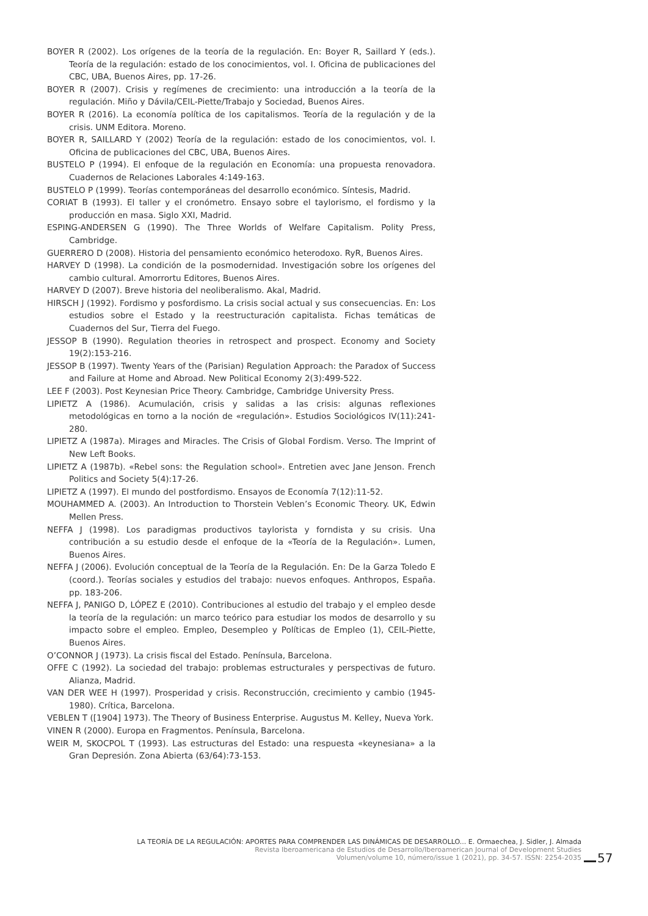BOYER R (2002). Los orígenes de la teoría de la regulación. En: Boyer R, Saillard Y (eds.). Teoría de la regulación: estado de los conocimientos, vol. I. Oficina de publicaciones del CBC, UBA, Buenos Aires, pp. 17-26.
BOYER R (2007). Crisis y regímenes de crecimiento: una introducción a la teoría de la regulación. Miño y Dávila/CEIL-Piette/Trabajo y Sociedad, Buenos Aires.
BOYER R (2016). La economía política de los capitalismos. Teoría de la regulación y de la crisis. UNM Editora. Moreno.
BOYER R, SAILLARD Y (2002) Teoría de la regulación: estado de los conocimientos, vol. I. Oficina de publicaciones del CBC, UBA, Buenos Aires.
BUSTELO P (1994). El enfoque de la regulación en Economía: una propuesta renovadora. Cuadernos de Relaciones Laborales 4:149-163.
BUSTELO P (1999). Teorías contemporáneas del desarrollo económico. Síntesis, Madrid.
CORIAT B (1993). El taller y el cronómetro. Ensayo sobre el taylorismo, el fordismo y la producción en masa. Siglo XXI, Madrid.
ESPING-ANDERSEN G (1990). The Three Worlds of Welfare Capitalism. Polity Press, Cambridge.
GUERRERO D (2008). Historia del pensamiento económico heterodoxo. RyR, Buenos Aires.
HARVEY D (1998). La condición de la posmodernidad. Investigación sobre los orígenes del cambio cultural. Amorrortu Editores, Buenos Aires.
HARVEY D (2007). Breve historia del neoliberalismo. Akal, Madrid.
HIRSCH J (1992). Fordismo y posfordismo. La crisis social actual y sus consecuencias. En: Los estudios sobre el Estado y la reestructuración capitalista. Fichas temáticas de Cuadernos del Sur, Tierra del Fuego.
JESSOP B (1990). Regulation theories in retrospect and prospect. Economy and Society 19(2):153-216.
JESSOP B (1997). Twenty Years of the (Parisian) Regulation Approach: the Paradox of Success and Failure at Home and Abroad. New Political Economy 2(3):499-522.
LEE F (2003). Post Keynesian Price Theory. Cambridge, Cambridge University Press.
LIPIETZ A (1986). Acumulación, crisis y salidas a las crisis: algunas reflexiones metodológicas en torno a la noción de «regulación». Estudios Sociológicos IV(11):241-280.
LIPIETZ A (1987a). Mirages and Miracles. The Crisis of Global Fordism. Verso. The Imprint of New Left Books.
LIPIETZ A (1987b). «Rebel sons: the Regulation school». Entretien avec Jane Jenson. French Politics and Society 5(4):17-26.
LIPIETZ A (1997). El mundo del postfordismo. Ensayos de Economía 7(12):11-52.
MOUHAMMED A. (2003). An Introduction to Thorstein Veblen’s Economic Theory. UK, Edwin Mellen Press.
NEFFA J (1998). Los paradigmas productivos taylorista y forndista y su crisis. Una contribución a su estudio desde el enfoque de la «Teoría de la Regulación». Lumen, Buenos Aires.
NEFFA J (2006). Evolución conceptual de la Teoría de la Regulación. En: De la Garza Toledo E (coord.). Teorías sociales y estudios del trabajo: nuevos enfoques. Anthropos, España. pp. 183-206.
NEFFA J, PANIGO D, LÓPEZ E (2010). Contribuciones al estudio del trabajo y el empleo desde la teoría de la regulación: un marco teórico para estudiar los modos de desarrollo y su impacto sobre el empleo. Empleo, Desempleo y Políticas de Empleo (1), CEIL-Piette, Buenos Aires.
O’CONNOR J (1973). La crisis fiscal del Estado. Península, Barcelona.
OFFE C (1992). La sociedad del trabajo: problemas estructurales y perspectivas de futuro. Alianza, Madrid.
VAN DER WEE H (1997). Prosperidad y crisis. Reconstrucción, crecimiento y cambio (1945-1980). Crítica, Barcelona.
VEBLEN T ([1904] 1973). The Theory of Business Enterprise. Augustus M. Kelley, Nueva York.
VINEN R (2000). Europa en Fragmentos. Península, Barcelona.
WEIR M, SKOCPOL T (1993). Las estructuras del Estado: una respuesta «keynesiana» a la Gran Depresión. Zona Abierta (63/64):73-153.
LA TEORÍA DE LA REGULACIÓN: APORTES PARA COMPRENDER LAS DINÁMICAS DE DESARROLLO... E. Ormaechea, J. Sidler, J. Almada
Revista Iberoamericana de Estudios de Desarrollo/Iberoamerican Journal of Development Studies
Volumen/volume 10, número/issue 1 (2021), pp. 34-57. ISSN: 2254-2035
57